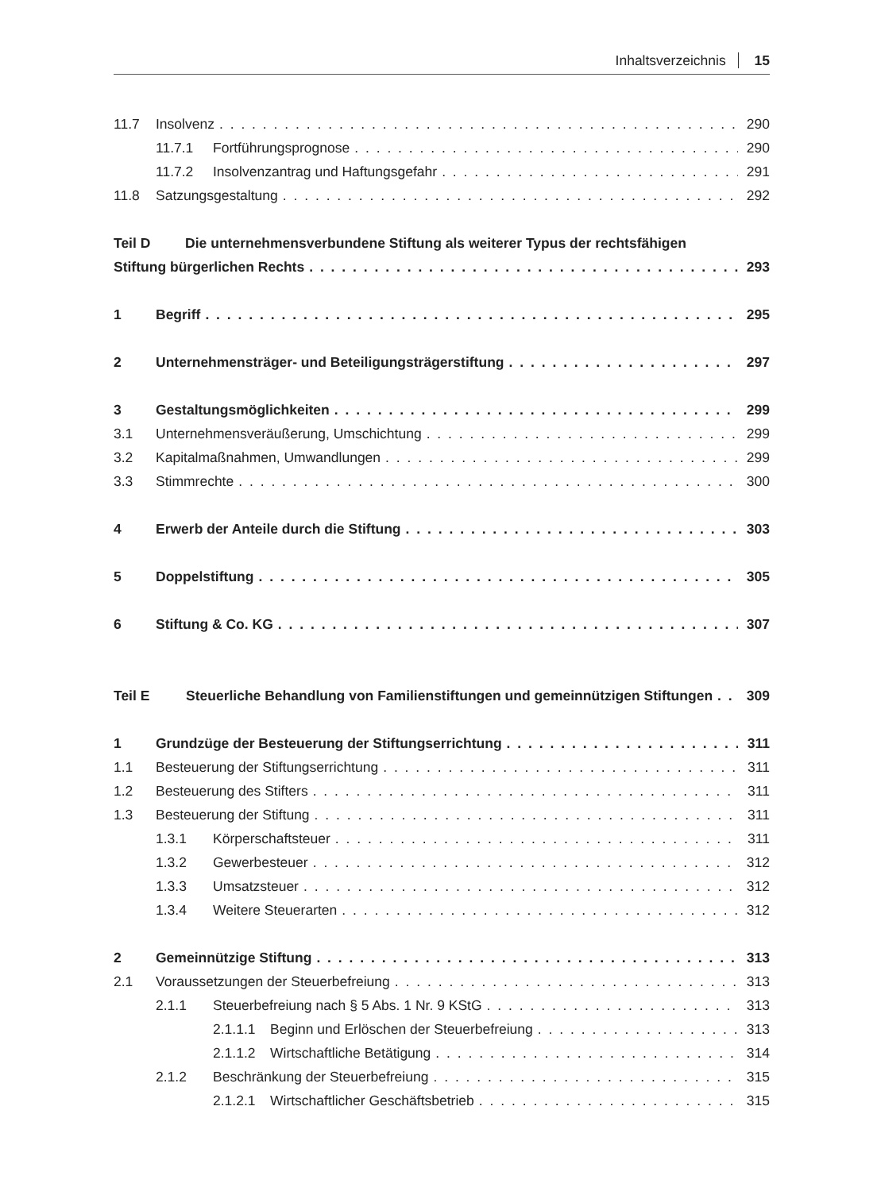Inhaltsverzeichnis 15
11.7 Insolvenz 290
11.7.1 Fortführungsprognose 290
11.7.2 Insolvenzantrag und Haftungsgefahr 291
11.8 Satzungsgestaltung 292
Teil D Die unternehmensverbundene Stiftung als weiterer Typus der rechtsfähigen
Stiftung bürgerlichen Rechts 293
1 Begriff 295
2 Unternehmensträger- und Beteiligungsträgerstiftung 297
3 Gestaltungsmöglichkeiten 299
3.1 Unternehmensveräußerung, Umschichtung 299
3.2 Kapitalmaßnahmen, Umwandlungen 299
3.3 Stimmrechte 300
4 Erwerb der Anteile durch die Stiftung 303
5 Doppelstiftung 305
6 Stiftung & Co. KG 307
Teil E Steuerliche Behandlung von Familienstiftungen und gemeinnützigen Stiftungen 309
1 Grundzüge der Besteuerung der Stiftungserrichtung 311
1.1 Besteuerung der Stiftungserrichtung 311
1.2 Besteuerung des Stifters 311
1.3 Besteuerung der Stiftung 311
1.3.1 Körperschaftsteuer 311
1.3.2 Gewerbesteuer 312
1.3.3 Umsatzsteuer 312
1.3.4 Weitere Steuerarten 312
2 Gemeinnützige Stiftung 313
2.1 Voraussetzungen der Steuerbefreiung 313
2.1.1 Steuerbefreiung nach § 5 Abs. 1 Nr. 9 KStG 313
2.1.1.1 Beginn und Erlöschen der Steuerbefreiung 313
2.1.1.2 Wirtschaftliche Betätigung 314
2.1.2 Beschränkung der Steuerbefreiung 315
2.1.2.1 Wirtschaftlicher Geschäftsbetrieb 315